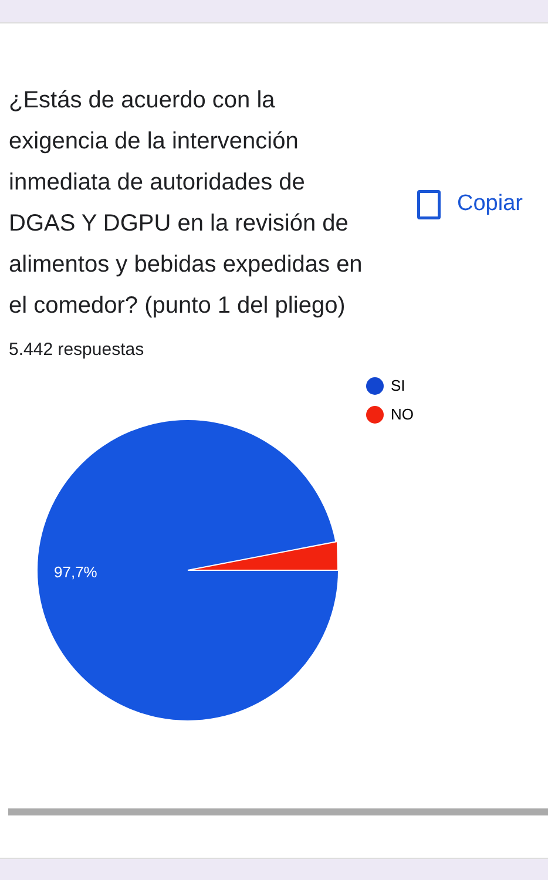¿Estás de acuerdo con la exigencia de la intervención inmediata de autoridades de DGAS Y DGPU en la revisión de alimentos y bebidas expedidas en el comedor? (punto 1 del pliego)
Copiar
5.442 respuestas
97,7%
SI
NO